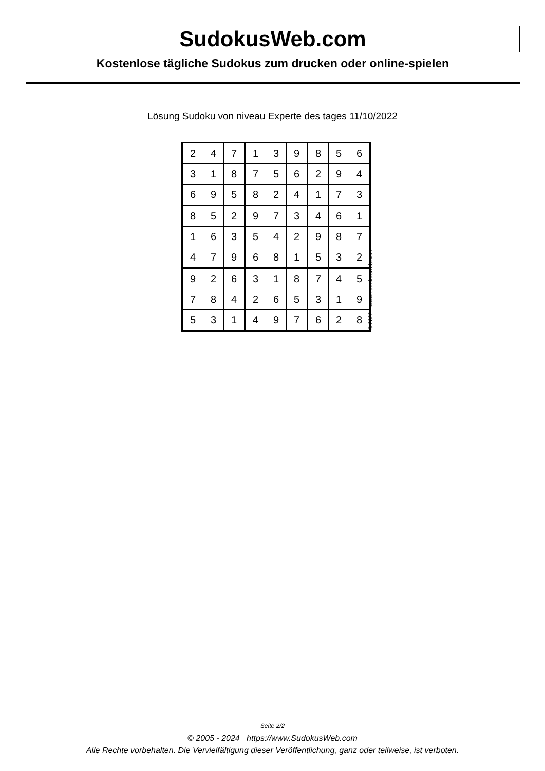SudokusWeb.com
Kostenlose tägliche Sudokus zum drucken oder online-spielen
Lösung Sudoku von niveau Experte des tages 11/10/2022
| 2 | 4 | 7 | 1 | 3 | 9 | 8 | 5 | 6 |
| 3 | 1 | 8 | 7 | 5 | 6 | 2 | 9 | 4 |
| 6 | 9 | 5 | 8 | 2 | 4 | 1 | 7 | 3 |
| 8 | 5 | 2 | 9 | 7 | 3 | 4 | 6 | 1 |
| 1 | 6 | 3 | 5 | 4 | 2 | 9 | 8 | 7 |
| 4 | 7 | 9 | 6 | 8 | 1 | 5 | 3 | 2 |
| 9 | 2 | 6 | 3 | 1 | 8 | 7 | 4 | 5 |
| 7 | 8 | 4 | 2 | 6 | 5 | 3 | 1 | 9 |
| 5 | 3 | 1 | 4 | 9 | 7 | 6 | 2 | 8 |
© 2022 www.sudokusweb.com
Seite 2/2
© 2005 - 2024 https://www.SudokusWeb.com
Alle Rechte vorbehalten. Die Vervielfältigung dieser Veröffentlichung, ganz oder teilweise, ist verboten.